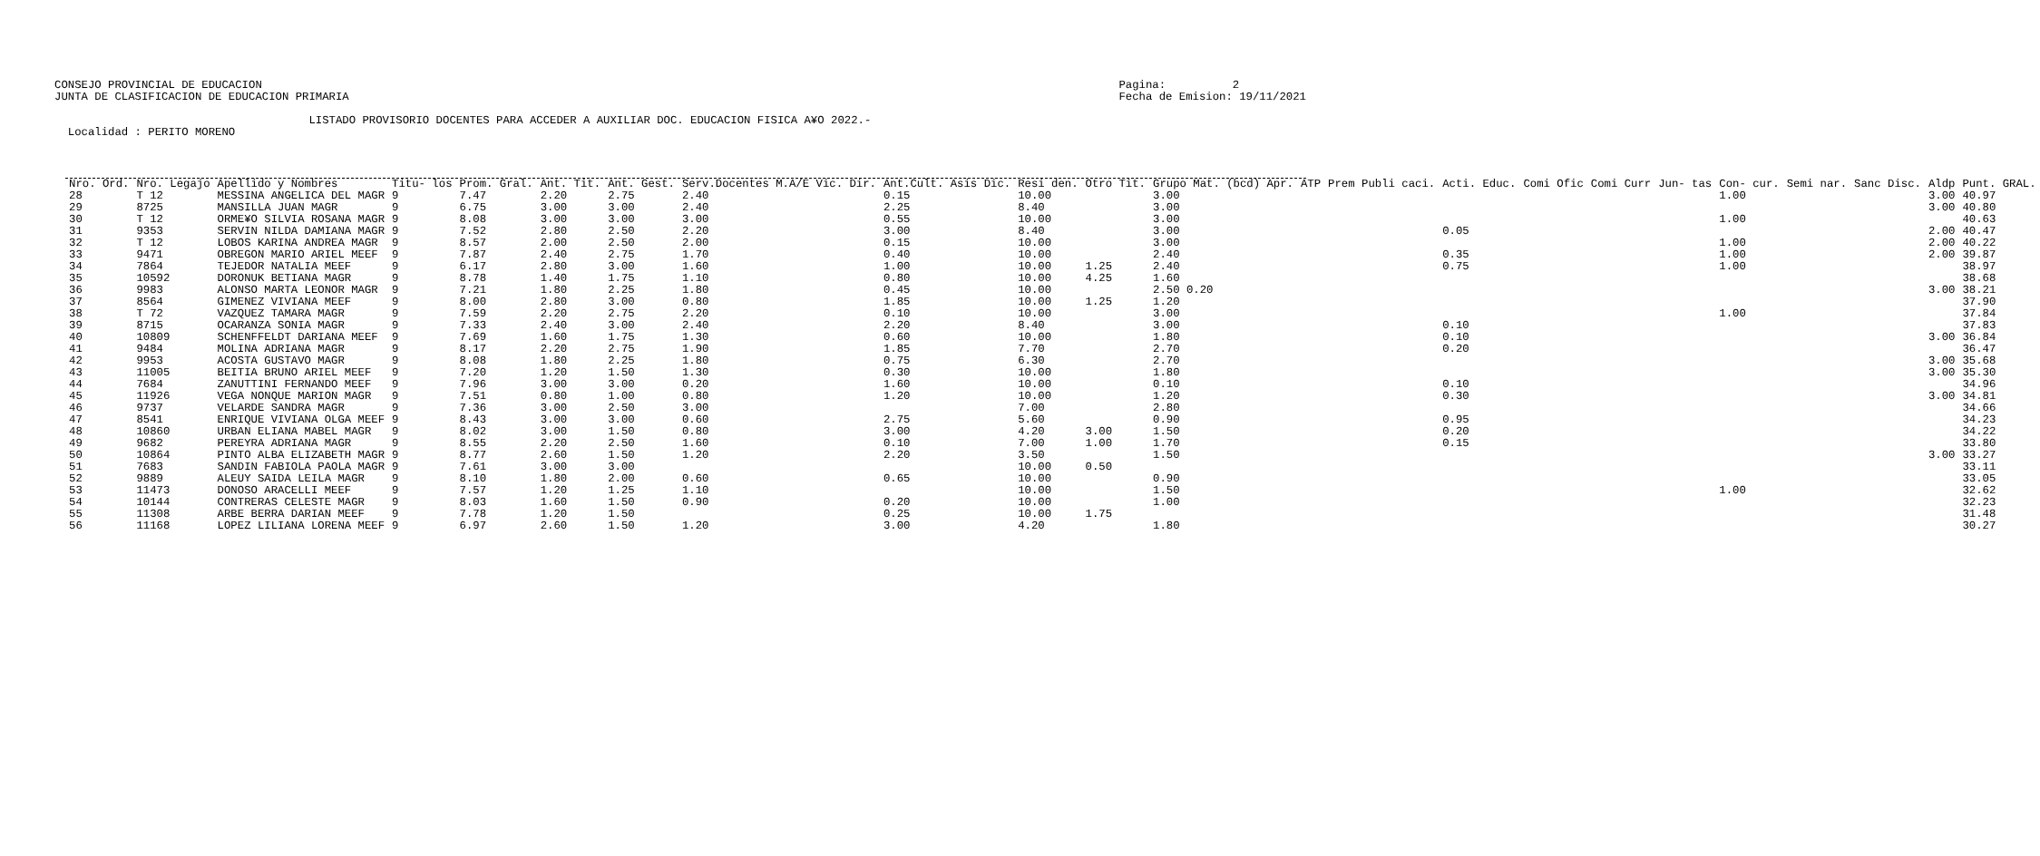CONSEJO PROVINCIAL DE EDUCACION
JUNTA DE CLASIFICACION DE EDUCACION PRIMARIA
Pagina:          2
Fecha de Emision: 19/11/2021
                                      LISTADO PROVISORIO DOCENTES PARA ACCEDER A AUXILIAR DOC. EDUCACION FISICA A¥O 2022.-
  Localidad : PERITO MORENO
| Nro. Ord. | Nro. Legajo | Apellido y Nombres | Titu- los | Prom. Gral. | Ant. Tit. | Ant. Gest. | Serv.Docentes M.A/E Vic. Dir. | Ant.Cult. Asis Dic. | Resi den. | Otro Tit. | Grupo Mat. (bcd) Apr. | ATP | Prem Publi caci. | Acti. Educ. | Comi Ofic | Comi Curr | Jun- tas | Con- cur. | Semi nar. | Sanc Disc. | Aldp | Punt. GRAL. |
| --- | --- | --- | --- | --- | --- | --- | --- | --- | --- | --- | --- | --- | --- | --- | --- | --- | --- | --- | --- | --- | --- | --- |
| 28 | T 12 | MESSINA ANGELICA DEL MAGR | 9 | 7.47 | 2.20 | 2.75 | 2.40 | 0.15 | 10.00 | | 3.00 | | | | | | | 1.00 | | | 3.00 | 40.97 |
| 29 | 8725 | MANSILLA JUAN MAGR | 9 | 6.75 | 3.00 | 3.00 | 2.40 | 2.25 | 8.40 | | 3.00 | | | | | | | | | | 3.00 | 40.80 |
| 30 | T 12 | ORME¥O SILVIA ROSANA MAGR | 9 | 8.08 | 3.00 | 3.00 | 3.00 | 0.55 | 10.00 | | 3.00 | | | | | | | 1.00 | | | | 40.63 |
| 31 | 9353 | SERVIN NILDA DAMIANA MAGR | 9 | 7.52 | 2.80 | 2.50 | 2.20 | 3.00 | 8.40 | | 3.00 | | | 0.05 | | | | | | | 2.00 | 40.47 |
| 32 | T 12 | LOBOS KARINA ANDREA MAGR | 9 | 8.57 | 2.00 | 2.50 | 2.00 | 0.15 | 10.00 | | 3.00 | | | | | | | 1.00 | | | 2.00 | 40.22 |
| 33 | 9471 | OBREGON MARIO ARIEL MEEF | 9 | 7.87 | 2.40 | 2.75 | 1.70 | 0.40 | 10.00 | | 2.40 | | | 0.35 | | | | 1.00 | | | 2.00 | 39.87 |
| 34 | 7864 | TEJEDOR NATALIA MEEF | 9 | 6.17 | 2.80 | 3.00 | 1.60 | 1.00 | 10.00 | 1.25 | 2.40 | | | 0.75 | | | | 1.00 | | | | 38.97 |
| 35 | 10592 | DORONUK BETIANA MAGR | 9 | 8.78 | 1.40 | 1.75 | 1.10 | 0.80 | 10.00 | 4.25 | 1.60 | | | | | | | | | | | 38.68 |
| 36 | 9983 | ALONSO MARTA LEONOR MAGR | 9 | 7.21 | 1.80 | 2.25 | 1.80 | 0.45 | 10.00 | | 2.50 0.20 | | | | | | | | | | 3.00 | 38.21 |
| 37 | 8564 | GIMENEZ VIVIANA MEEF | 9 | 8.00 | 2.80 | 3.00 | 0.80 | 1.85 | 10.00 | 1.25 | 1.20 | | | | | | | | | | | 37.90 |
| 38 | T 72 | VAZQUEZ TAMARA MAGR | 9 | 7.59 | 2.20 | 2.75 | 2.20 | 0.10 | 10.00 | | 3.00 | | | | | | | 1.00 | | | | 37.84 |
| 39 | 8715 | OCARANZA SONIA MAGR | 9 | 7.33 | 2.40 | 3.00 | 2.40 | 2.20 | 8.40 | | 3.00 | | | 0.10 | | | | | | | | 37.83 |
| 40 | 10809 | SCHENFFELDT DARIANA MEEF | 9 | 7.69 | 1.60 | 1.75 | 1.30 | 0.60 | 10.00 | | 1.80 | | | 0.10 | | | | | | | 3.00 | 36.84 |
| 41 | 9484 | MOLINA ADRIANA MAGR | 9 | 8.17 | 2.20 | 2.75 | 1.90 | 1.85 | 7.70 | | 2.70 | | | 0.20 | | | | | | | | 36.47 |
| 42 | 9953 | ACOSTA GUSTAVO MAGR | 9 | 8.08 | 1.80 | 2.25 | 1.80 | 0.75 | 6.30 | | 2.70 | | | | | | | | | | 3.00 | 35.68 |
| 43 | 11005 | BEITIA BRUNO ARIEL MEEF | 9 | 7.20 | 1.20 | 1.50 | 1.30 | 0.30 | 10.00 | | 1.80 | | | | | | | | | | 3.00 | 35.30 |
| 44 | 7684 | ZANUTTINI FERNANDO MEEF | 9 | 7.96 | 3.00 | 3.00 | 0.20 | 1.60 | 10.00 | | 0.10 | | | 0.10 | | | | | | | | 34.96 |
| 45 | 11926 | VEGA NONQUE MARION MAGR | 9 | 7.51 | 0.80 | 1.00 | 0.80 | 1.20 | 10.00 | | 1.20 | | | 0.30 | | | | | | | 3.00 | 34.81 |
| 46 | 9737 | VELARDE SANDRA MAGR | 9 | 7.36 | 3.00 | 2.50 | 3.00 | | 7.00 | | 2.80 | | | | | | | | | | | 34.66 |
| 47 | 8541 | ENRIQUE VIVIANA OLGA MEEF | 9 | 8.43 | 3.00 | 3.00 | 0.60 | 2.75 | 5.60 | | 0.90 | | | 0.95 | | | | | | | | 34.23 |
| 48 | 10860 | URBAN ELIANA MABEL MAGR | 9 | 8.02 | 3.00 | 1.50 | 0.80 | 3.00 | 4.20 | 3.00 | 1.50 | | | 0.20 | | | | | | | | 34.22 |
| 49 | 9682 | PEREYRA ADRIANA MAGR | 9 | 8.55 | 2.20 | 2.50 | 1.60 | 0.10 | 7.00 | 1.00 | 1.70 | | | 0.15 | | | | | | | | 33.80 |
| 50 | 10864 | PINTO ALBA ELIZABETH MAGR | 9 | 8.77 | 2.60 | 1.50 | 1.20 | 2.20 | 3.50 | | 1.50 | | | | | | | | | | 3.00 | 33.27 |
| 51 | 7683 | SANDIN FABIOLA PAOLA MAGR | 9 | 7.61 | 3.00 | 3.00 | | | 10.00 | 0.50 | | | | | | | | | | | | 33.11 |
| 52 | 9889 | ALEUY SAIDA LEILA MAGR | 9 | 8.10 | 1.80 | 2.00 | 0.60 | 0.65 | 10.00 | | 0.90 | | | | | | | | | | | 33.05 |
| 53 | 11473 | DONOSO ARACELLI MEEF | 9 | 7.57 | 1.20 | 1.25 | 1.10 | | 10.00 | | 1.50 | | | | | | | 1.00 | | | | 32.62 |
| 54 | 10144 | CONTRERAS CELESTE MAGR | 9 | 8.03 | 1.60 | 1.50 | 0.90 | 0.20 | 10.00 | | 1.00 | | | | | | | | | | | 32.23 |
| 55 | 11308 | ARBE BERRA DARIAN MEEF | 9 | 7.78 | 1.20 | 1.50 | | 0.25 | 10.00 | 1.75 | | | | | | | | | | | | 31.48 |
| 56 | 11168 | LOPEZ LILIANA LORENA MEEF | 9 | 6.97 | 2.60 | 1.50 | 1.20 | 3.00 | 4.20 | | 1.80 | | | | | | | | | | | 30.27 |